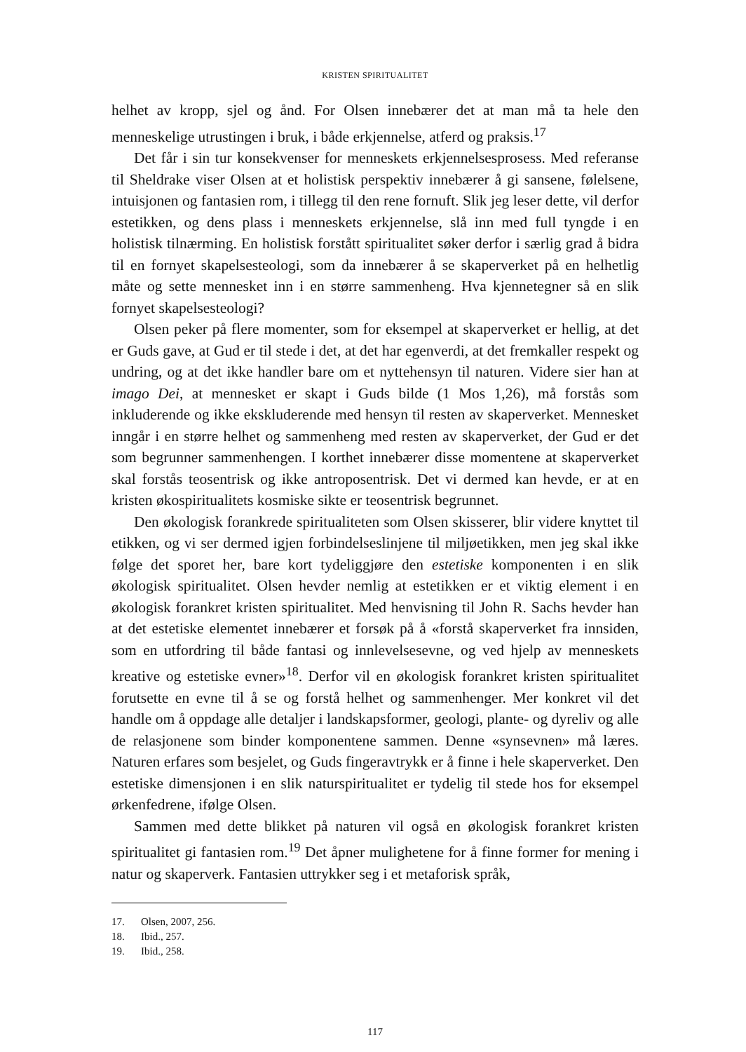KRISTEN SPIRITUALITET
helhet av kropp, sjel og ånd. For Olsen innebærer det at man må ta hele den menneskelige utrustingen i bruk, i både erkjennelse, atferd og praksis.<sup>17</sup>
Det får i sin tur konsekvenser for menneskets erkjennelsesprosess. Med referanse til Sheldrake viser Olsen at et holistisk perspektiv innebærer å gi sansene, følelsene, intuisjonen og fantasien rom, i tillegg til den rene fornuft. Slik jeg leser dette, vil derfor estetikken, og dens plass i menneskets erkjennelse, slå inn med full tyngde i en holistisk tilnærming. En holistisk forstått spiritualitet søker derfor i særlig grad å bidra til en fornyet skapelsesteologi, som da innebærer å se skaperverket på en helhetlig måte og sette mennesket inn i en større sammenheng. Hva kjennetegner så en slik fornyet skapelsesteologi?
Olsen peker på flere momenter, som for eksempel at skaperverket er hellig, at det er Guds gave, at Gud er til stede i det, at det har egenverdi, at det fremkaller respekt og undring, og at det ikke handler bare om et nyttehensyn til naturen. Videre sier han at imago Dei, at mennesket er skapt i Guds bilde (1 Mos 1,26), må forstås som inkluderende og ikke ekskluderende med hensyn til resten av skaperverket. Mennesket inngår i en større helhet og sammenheng med resten av skaperverket, der Gud er det som begrunner sammenhengen. I korthet innebærer disse momentene at skaperverket skal forstås teosentrisk og ikke antroposentrisk. Det vi dermed kan hevde, er at en kristen økospiritualitets kosmiske sikte er teosentrisk begrunnet.
Den økologisk forankrede spiritualiteten som Olsen skisserer, blir videre knyttet til etikken, og vi ser dermed igjen forbindelseslinjene til miljøetikken, men jeg skal ikke følge det sporet her, bare kort tydeliggjøre den estetiske komponenten i en slik økologisk spiritualitet. Olsen hevder nemlig at estetikken er et viktig element i en økologisk forankret kristen spiritualitet. Med henvisning til John R. Sachs hevder han at det estetiske elementet innebærer et forsøk på å «forstå skaperverket fra innsiden, som en utfordring til både fantasi og innlevelsesevne, og ved hjelp av menneskets kreative og estetiske evner»<sup>18</sup>. Derfor vil en økologisk forankret kristen spiritualitet forutsette en evne til å se og forstå helhet og sammenhenger. Mer konkret vil det handle om å oppdage alle detaljer i landskapsformer, geologi, plante- og dyreliv og alle de relasjonene som binder komponentene sammen. Denne «synsevnen» må læres. Naturen erfares som besjelet, og Guds fingeravtrykk er å finne i hele skaperverket. Den estetiske dimensjonen i en slik naturspiritualitet er tydelig til stede hos for eksempel ørkenfedrene, ifølge Olsen.
Sammen med dette blikket på naturen vil også en økologisk forankret kristen spiritualitet gi fantasien rom.<sup>19</sup> Det åpner mulighetene for å finne former for mening i natur og skaperverk. Fantasien uttrykker seg i et metaforisk språk,
17. Olsen, 2007, 256.
18. Ibid., 257.
19. Ibid., 258.
117